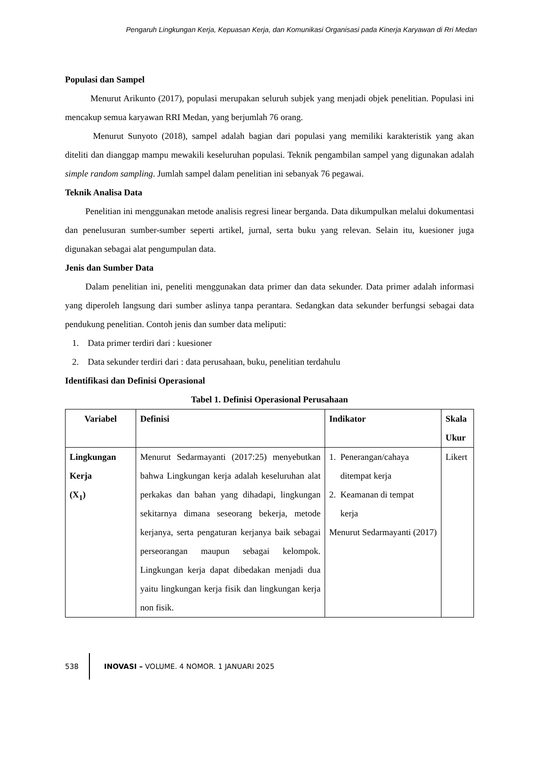Pengaruh Lingkungan Kerja, Kepuasan Kerja, dan Komunikasi Organisasi pada Kinerja Karyawan di Rri Medan
Populasi dan Sampel
Menurut Arikunto (2017), populasi merupakan seluruh subjek yang menjadi objek penelitian. Populasi ini mencakup semua karyawan RRI Medan, yang berjumlah 76 orang.
Menurut Sunyoto (2018), sampel adalah bagian dari populasi yang memiliki karakteristik yang akan diteliti dan dianggap mampu mewakili keseluruhan populasi. Teknik pengambilan sampel yang digunakan adalah simple random sampling. Jumlah sampel dalam penelitian ini sebanyak 76 pegawai.
Teknik Analisa Data
Penelitian ini menggunakan metode analisis regresi linear berganda. Data dikumpulkan melalui dokumentasi dan penelusuran sumber-sumber seperti artikel, jurnal, serta buku yang relevan. Selain itu, kuesioner juga digunakan sebagai alat pengumpulan data.
Jenis dan Sumber Data
Dalam penelitian ini, peneliti menggunakan data primer dan data sekunder. Data primer adalah informasi yang diperoleh langsung dari sumber aslinya tanpa perantara. Sedangkan data sekunder berfungsi sebagai data pendukung penelitian. Contoh jenis dan sumber data meliputi:
1. Data primer terdiri dari : kuesioner
2. Data sekunder terdiri dari : data perusahaan, buku, penelitian terdahulu
Identifikasi dan Definisi Operasional
Tabel 1. Definisi Operasional Perusahaan
| Variabel | Definisi | Indikator | Skala Ukur |
| --- | --- | --- | --- |
| Lingkungan Kerja (X<sub>1</sub>) | Menurut Sedarmayanti (2017:25) menyebutkan bahwa Lingkungan kerja adalah keseluruhan alat perkakas dan bahan yang dihadapi, lingkungan sekitarnya dimana seseorang bekerja, metode kerjanya, serta pengaturan kerjanya baik sebagai perseorangan maupun sebagai kelompok. Lingkungan kerja dapat dibedakan menjadi dua yaitu lingkungan kerja fisik dan lingkungan kerja non fisik. | 1. Penerangan/cahaya ditempat kerja 2. Keamanan di tempat kerja Menurut Sedarmayanti (2017) | Likert |
538 INOVASI – VOLUME. 4 NOMOR. 1 JANUARI 2025